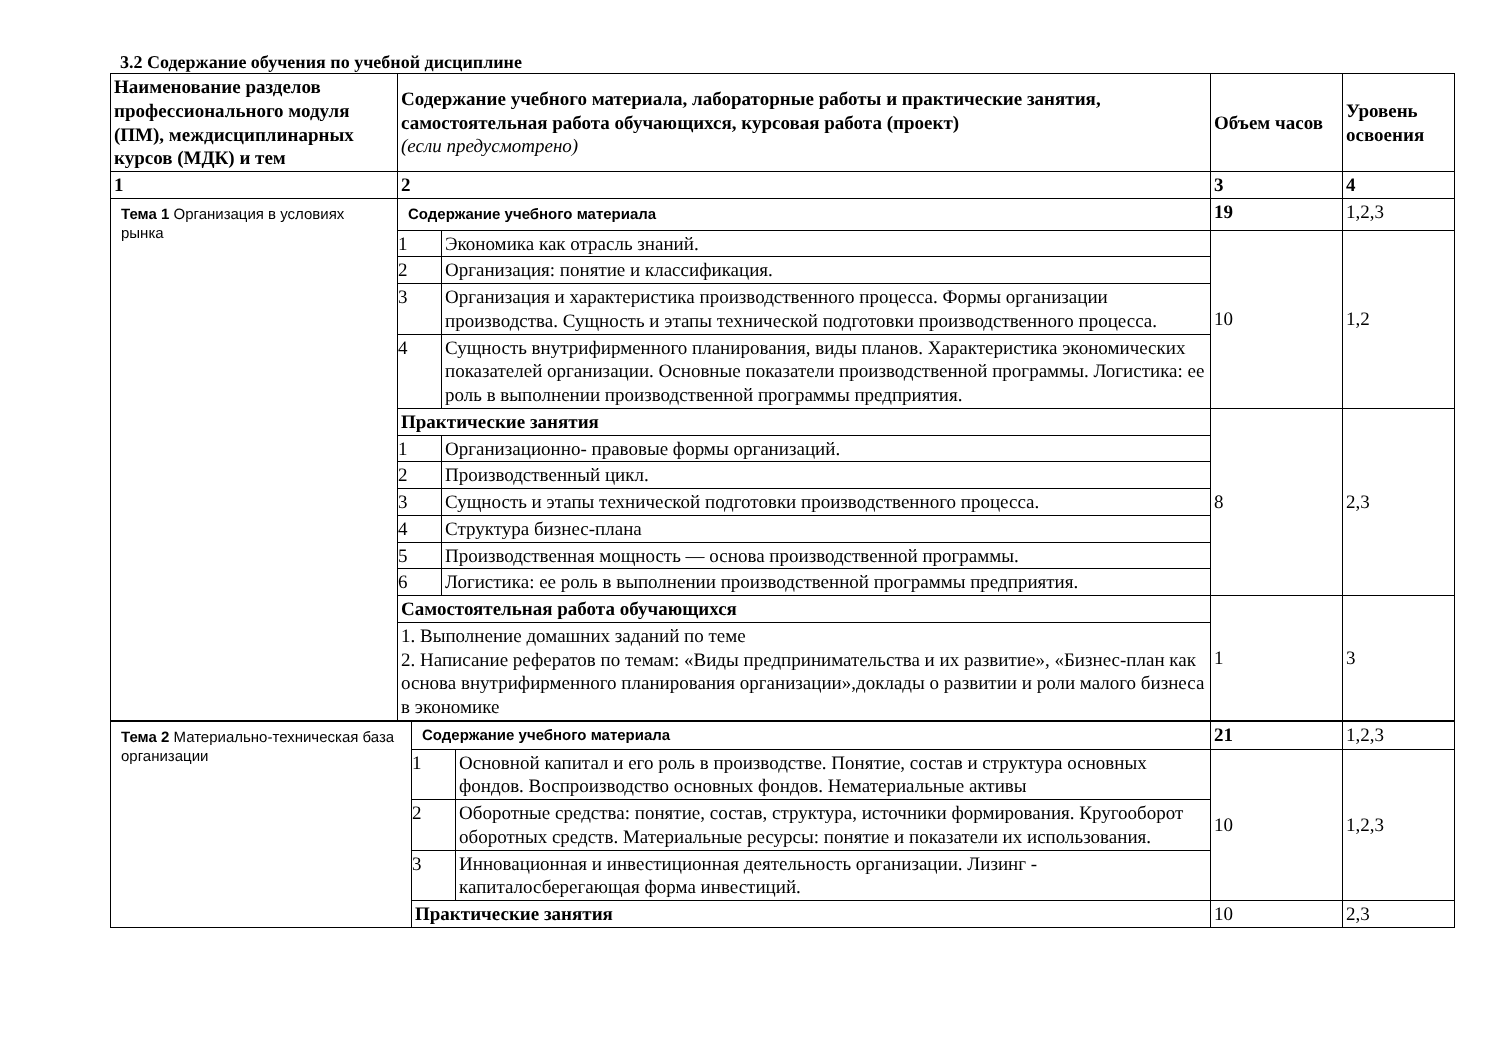3.2 Содержание обучения по учебной дисциплине
| Наименование разделов профессионального модуля (ПМ), междисциплинарных курсов (МДК) и тем | Содержание учебного материала, лабораторные работы и практические занятия, самостоятельная работа обучающихся, курсовая работа (проект) (если предусмотрено) | | Объем часов | Уровень освоения |
| --- | --- | --- | --- | --- |
| 1 | 2 | | 3 | 4 |
| Тема 1 Организация в условиях рынка | Содержание учебного материала | | 19 | 1,2,3 |
| | 1 | Экономика как отрасль знаний. | 10 | 1,2 |
| | 2 | Организация: понятие и классификация. | | |
| | 3 | Организация и характеристика производственного процесса. Формы организации производства. Сущность и этапы технической подготовки производственного процесса. | | |
| | 4 | Сущность внутрифирменного планирования, виды планов. Характеристика экономических показателей организации. Основные показатели производственной программы. Логистика: ее роль в выполнении производственной программы предприятия. | | |
| | Практические занятия | | 8 | 2,3 |
| | 1 | Организационно- правовые формы организаций. | | |
| | 2 | Производственный цикл. | | |
| | 3 | Сущность и этапы технической подготовки производственного процесса. | | |
| | 4 | Структура бизнес-плана | | |
| | 5 | Производственная мощность — основа производственной программы. | | |
| | 6 | Логистика: ее роль в выполнении производственной программы предприятия. | | |
| | Самостоятельная работа обучающихся | | 1 | 3 |
| | 1. Выполнение домашних заданий по теме 2. Написание рефератов по темам: «Виды предпринимательства и их развитие», «Бизнес-план как основа внутрифирменного планирования организации»,доклады о развитии и роли малого бизнеса в экономике | | | |
| Тема 2 Материально-техническая база организации | Содержание учебного материала | | 21 | 1,2,3 |
| | 1 | Основной капитал и его роль в производстве. Понятие, состав и структура основных фондов. Воспроизводство основных фондов. Нематериальные активы | 10 | 1,2,3 |
| | 2 | Оборотные средства: понятие, состав, структура, источники формирования. Кругооборот оборотных средств. Материальные ресурсы: понятие и показатели их использования. | | |
| | 3 | Инновационная и инвестиционная деятельность организации. Лизинг - капиталосберегающая форма инвестиций. | | |
| | Практические занятия | | 10 | 2,3 |